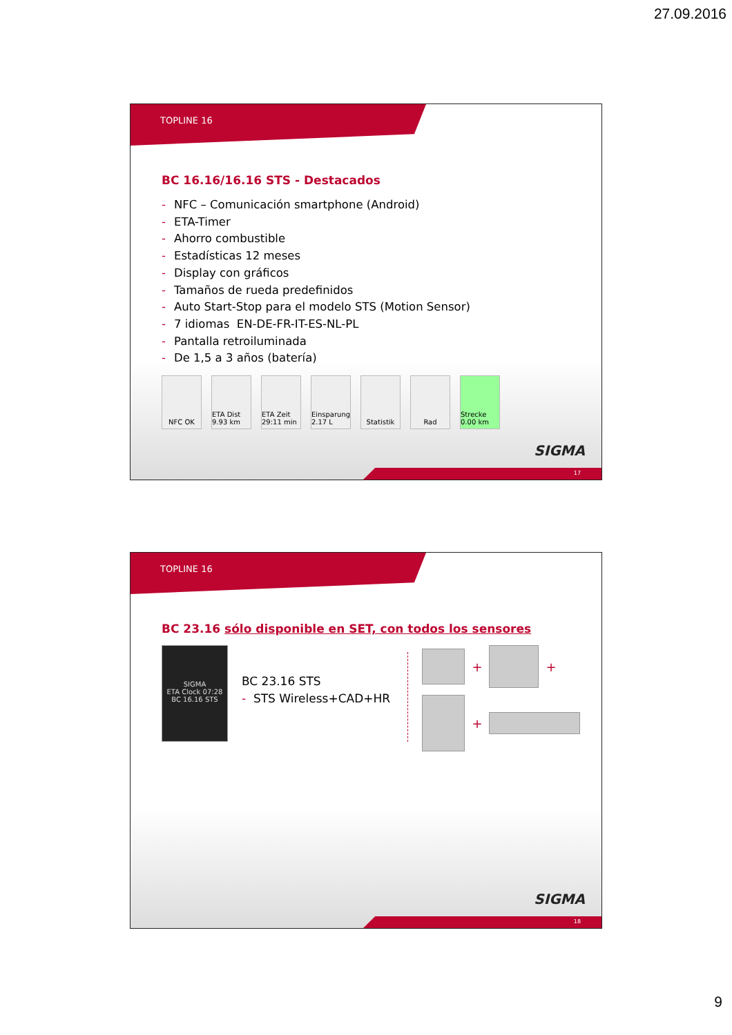27.09.2016
TOPLINE 16
BC 16.16/16.16 STS - Destacados
- NFC – Comunicación smartphone (Android)
- ETA-Timer
- Ahorro combustible
- Estadísticas 12 meses
- Display con gráficos
- Tamaños de rueda predefinidos
- Auto Start-Stop para el modelo STS (Motion Sensor)
- 7 idiomas EN-DE-FR-IT-ES-NL-PL
- Pantalla retroiluminada
- De 1,5 a 3 años (batería)
NFC OK ETA Dist 9.93 km
ETA Zeit 29:11 min
Einsparung 2.17 L
Statistik Rad Strecke 0.00 km
SIGMA
17
TOPLINE 16
BC 23.16 sólo disponible en SET, con todos los sensores
SIGMA
ETA Clock 07:28
BC 16.16 STS
BC 23.16 STS
- STS Wireless+CAD+HR
+
+
+
SIGMA
18
9